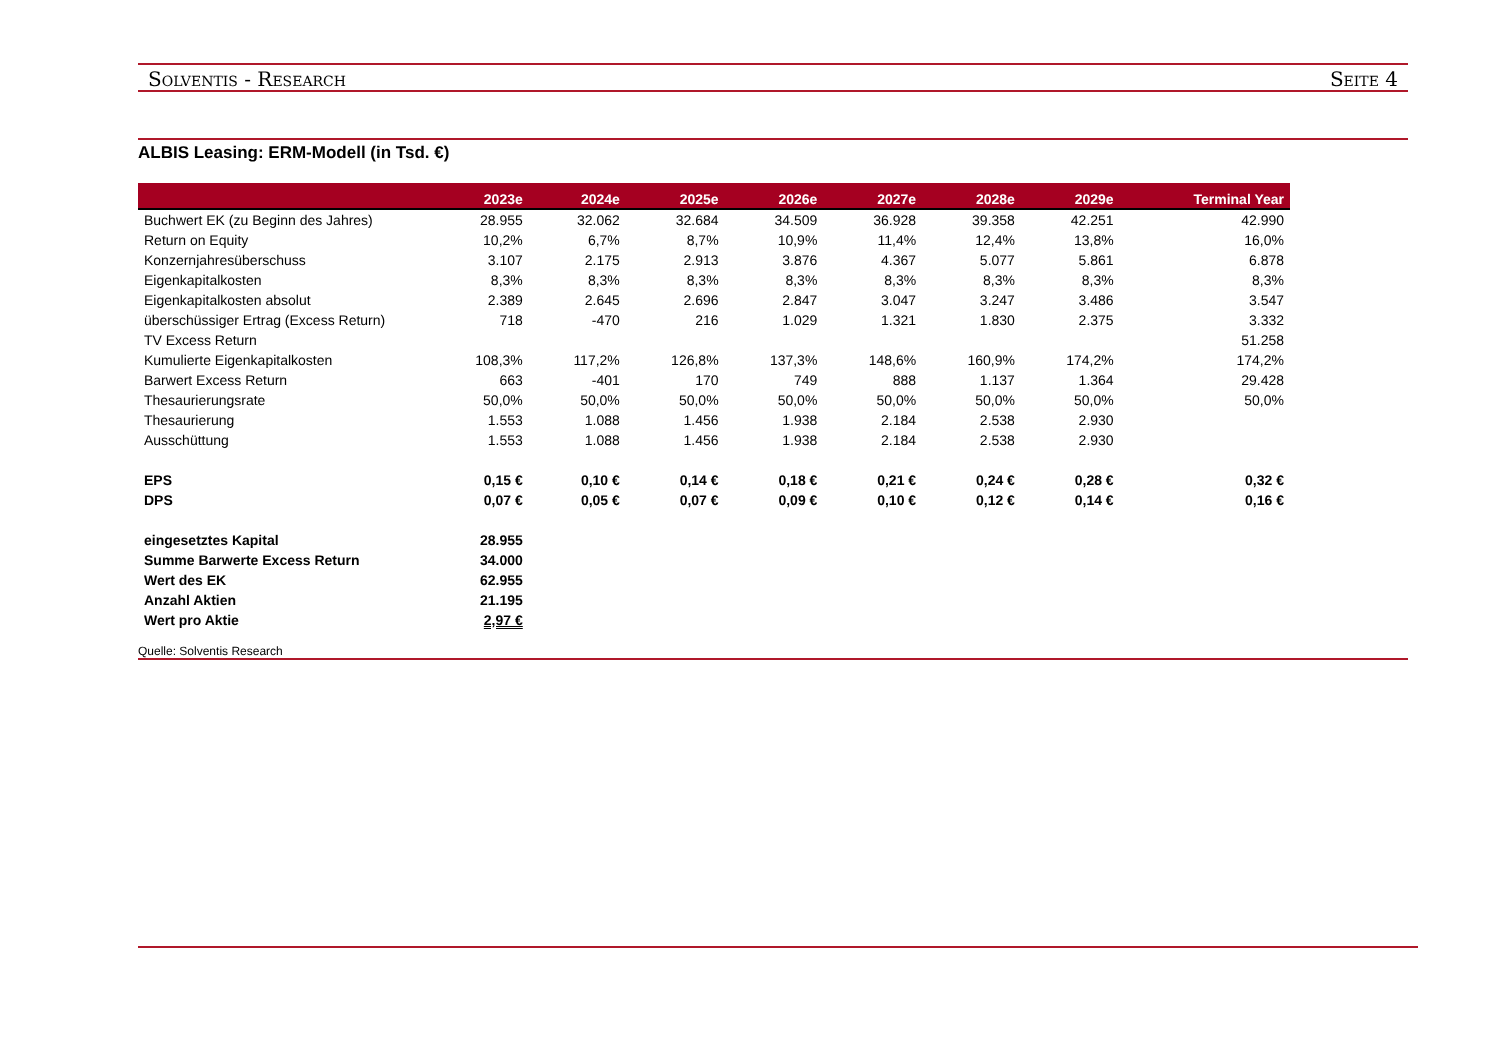Solventis - Research Seite 4
ALBIS Leasing: ERM-Modell (in Tsd. €)
| | 2023e | 2024e | 2025e | 2026e | 2027e | 2028e | 2029e | Terminal Year |
| --- | --- | --- | --- | --- | --- | --- | --- | --- |
| Buchwert EK (zu Beginn des Jahres) | 28.955 | 32.062 | 32.684 | 34.509 | 36.928 | 39.358 | 42.251 | 42.990 |
| Return on Equity | 10,2% | 6,7% | 8,7% | 10,9% | 11,4% | 12,4% | 13,8% | 16,0% |
| Konzernjahresüberschuss | 3.107 | 2.175 | 2.913 | 3.876 | 4.367 | 5.077 | 5.861 | 6.878 |
| Eigenkapitalkosten | 8,3% | 8,3% | 8,3% | 8,3% | 8,3% | 8,3% | 8,3% | 8,3% |
| Eigenkapitalkosten absolut | 2.389 | 2.645 | 2.696 | 2.847 | 3.047 | 3.247 | 3.486 | 3.547 |
| überschüssiger Ertrag (Excess Return) | 718 | -470 | 216 | 1.029 | 1.321 | 1.830 | 2.375 | 3.332 |
| TV Excess Return | | | | | | | | 51.258 |
| Kumulierte Eigenkapitalkosten | 108,3% | 117,2% | 126,8% | 137,3% | 148,6% | 160,9% | 174,2% | 174,2% |
| Barwert Excess Return | 663 | -401 | 170 | 749 | 888 | 1.137 | 1.364 | 29.428 |
| Thesaurierungsrate | 50,0% | 50,0% | 50,0% | 50,0% | 50,0% | 50,0% | 50,0% | 50,0% |
| Thesaurierung | 1.553 | 1.088 | 1.456 | 1.938 | 2.184 | 2.538 | 2.930 | |
| Ausschüttung | 1.553 | 1.088 | 1.456 | 1.938 | 2.184 | 2.538 | 2.930 | |
| EPS | 0,15 € | 0,10 € | 0,14 € | 0,18 € | 0,21 € | 0,24 € | 0,28 € | 0,32 € |
| DPS | 0,07 € | 0,05 € | 0,07 € | 0,09 € | 0,10 € | 0,12 € | 0,14 € | 0,16 € |
| eingesetztes Kapital | 28.955 | | | | | | | |
| Summe Barwerte Excess Return | 34.000 | | | | | | | |
| Wert des EK | 62.955 | | | | | | | |
| Anzahl Aktien | 21.195 | | | | | | | |
| Wert pro Aktie | 2,97 € | | | | | | | |
Quelle: Solventis Research